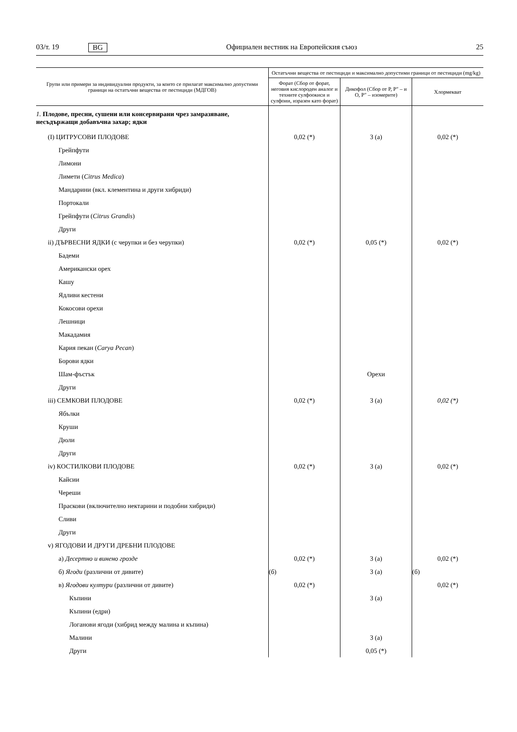03/т. 19 BG Официален вестник на Европейския съюз 25
| Групи или примери за индивидуални продукти, за които се прилагат максимално допустими граници на остатъчни вещества от пестициди (МДГОВ) | Остатъчни вещества от пестициди и максимално допустими граници от пестициди (mg/kg) | | |
| --- | --- | --- | --- |
| | Форат (Сбор от форат, неговия кислороден аналог и техните сулфоокиси и сулфоии, изразен като форат) | Дикофол (Сбор от P, P″ – и O, P″ – изомерите) | Хлормекват |
| 1. Плодове, пресни, сушени или консервирани чрез замразяване, несъдържащи добавъчна захар; ядки | | | |
| (I) ЦИТРУСОВИ ПЛОДОВЕ | 0,02 (*) | 3 (a) | 0,02 (*) |
| Грейпфути | | | |
| Лимони | | | |
| Лимети ( Citrus Medica ) | | | |
| Мандарини (вкл. клементина и други хибриди) | | | |
| Портокали | | | |
| Грейпфути ( Citrus Grandis ) | | | |
| Други | | | |
| ii) ДЪРВЕСНИ ЯДКИ (с черупки и без черупки) | 0,02 (*) | 0,05 (*) | 0,02 (*) |
| Бадеми | | | |
| Американски орех | | | |
| Кашу | | | |
| Ядливи кестени | | | |
| Кокосови орехи | | | |
| Лешници | | | |
| Макадамия | | | |
| Кария пекан ( Carya Pecan ) | | | |
| Борови ядки | | | |
| Шам-фъстък | | Орехи | |
| Други | | | |
| iii) СЕМКОВИ ПЛОДОВЕ | 0,02 (*) | 3 (a) | 0,02 (*) |
| Ябълки | | | |
| Круши | | | |
| Дюли | | | |
| Други | | | |
| iv) КОСТИЛКОВИ ПЛОДОВЕ | 0,02 (*) | 3 (a) | 0,02 (*) |
| Кайсии | | | |
| Череши | | | |
| Праскови (включително нектарини и подобни хибриди) | | | |
| Сливи | | | |
| Други | | | |
| v) ЯГОДОВИ И ДРУГИ ДРЕБНИ ПЛОДОВЕ | | | |
| а) Десертно и винено грозде | 0,02 (*) | 3 (a) | 0,02 (*) |
| б) Ягоди (различни от дивите) | (б) | 3 (a) | (б) |
| в) Ягодови култури (различни от дивите) | 0,02 (*) | | 0,02 (*) |
| Къпини | | 3 (a) | |
| Къпини (едри) | | | |
| Логанови ягоди (хибрид между малина и къпина) | | | |
| Малини | | 3 (a) | |
| Други | | 0,05 (*) | |